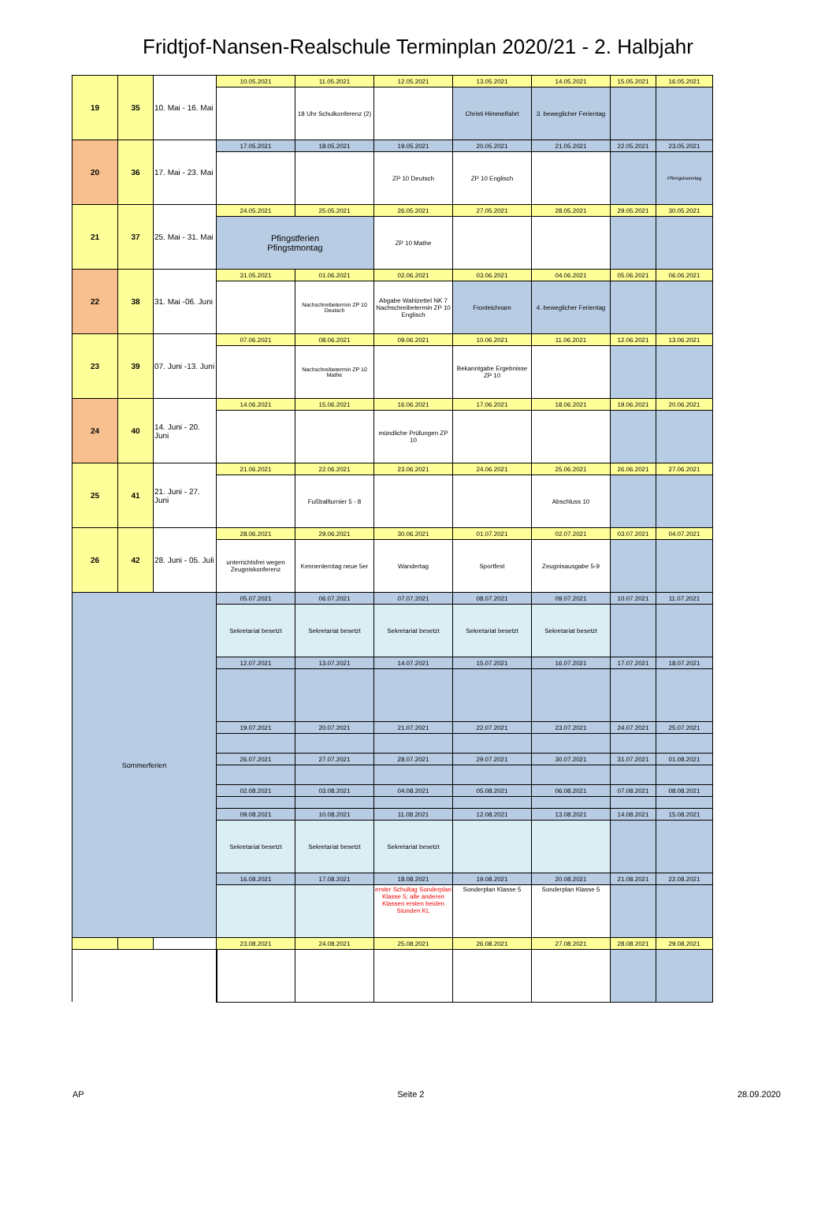Fridtjof-Nansen-Realschule Terminplan 2020/21 - 2. Halbjahr
| 19 | 35 | 10. Mai - 16. Mai | 10.05.2021 | 11.05.2021 | 12.05.2021 | 13.05.2021 | 14.05.2021 | 15.05.2021 | 16.05.2021 |
| | | | | 18 Uhr Schulkonferenz (2) | | Christi Himmelfahrt | 3. beweglicher Ferientag | | |
| 20 | 36 | 17. Mai - 23. Mai | 17.05.2021 | 18.05.2021 | 19.05.2021 | 20.05.2021 | 21.05.2021 | 22.05.2021 | 23.05.2021 |
| | | | | | ZP 10 Deutsch | ZP 10 Englisch | | | Pfinngstsonntag |
| 21 | 37 | 25. Mai - 31. Mai | 24.05.2021 | 25.05.2021 | 26.05.2021 | 27.05.2021 | 28.05.2021 | 29.05.2021 | 30.05.2021 |
| | | | Pfingstferien Pfingstmontag | | ZP 10 Mathe | | | | |
| 22 | 38 | 31. Mai -06. Juni | 31.05.2021 | 01.06.2021 | 02.06.2021 | 03.06.2021 | 04.06.2021 | 05.06.2021 | 06.06.2021 |
| | | | | Nachschreibetermin ZP 10 Deutsch | Abgabe Wahlzettel NK 7 Nachschreibetermin ZP 10 Englisch | Fronleichnam | 4. beweglicher Ferientag | | |
| 23 | 39 | 07. Juni -13. Juni | 07.06.2021 | 08.06.2021 | 09.06.2021 | 10.06.2021 | 11.06.2021 | 12.06.2021 | 13.06.2021 |
| | | | | Nachschreibetermin ZP 10 Mathe | | Bekanntgabe Ergebnisse ZP 10 | | | |
| 24 | 40 | 14. Juni - 20. Juni | 14.06.2021 | 15.06.2021 | 16.06.2021 | 17.06.2021 | 18.06.2021 | 19.06.2021 | 20.06.2021 |
| | | | | | mündliche Prüfungen ZP 10 | | | | |
| 25 | 41 | 21. Juni - 27. Juni | 21.06.2021 | 22.06.2021 | 23.06.2021 | 24.06.2021 | 25.06.2021 | 26.06.2021 | 27.06.2021 |
| | | | | Fußballturnier 5 - 8 | | | Abschluss 10 | | |
| 26 | 42 | 28. Juni - 05. Juli | 28.06.2021 | 29.06.2021 | 30.06.2021 | 01.07.2021 | 02.07.2021 | 03.07.2021 | 04.07.2021 |
| | | | unterrichtsfrei wegen Zeugniskonferenz | Kennenlerntag neue 5er | Wandertag | Sportfest | Zeugnisausgabe 5-9 | | |
| Sommerferien | | | 05.07.2021 | 06.07.2021 | 07.07.2021 | 08.07.2021 | 09.07.2021 | 10.07.2021 | 11.07.2021 |
| | | | Sekretariat besetzt | Sekretariat besetzt | Sekretariat besetzt | Sekretariat besetzt | Sekretariat besetzt | | |
| | | | 12.07.2021 | 13.07.2021 | 14.07.2021 | 15.07.2021 | 16.07.2021 | 17.07.2021 | 18.07.2021 |
| | | | 19.07.2021 | 20.07.2021 | 21.07.2021 | 22.07.2021 | 23.07.2021 | 24.07.2021 | 25.07.2021 |
| | | | 26.07.2021 | 27.07.2021 | 28.07.2021 | 29.07.2021 | 30.07.2021 | 31.07.2021 | 01.08.2021 |
| | | | 02.08.2021 | 03.08.2021 | 04.08.2021 | 05.08.2021 | 06.08.2021 | 07.08.2021 | 08.08.2021 |
| | | | 09.08.2021 | 10.08.2021 | 11.08.2021 | 12.08.2021 | 13.08.2021 | 14.08.2021 | 15.08.2021 |
| | | | Sekretariat besetzt | Sekretariat besetzt | Sekretariat besetzt | | | | |
| | | | 16.08.2021 | 17.08.2021 | 18.08.2021 | 19.08.2021 | 20.08.2021 | 21.08.2021 | 22.08.2021 |
| | | | | | erster Schultag Sonderplan Klasse 5; alle anderen Klassen ersten beiden Stunden KL | Sonderplan Klasse 5 | Sonderplan Klasse 5 | | |
| | | | 23.08.2021 | 24.08.2021 | 25.08.2021 | 26.08.2021 | 27.08.2021 | 28.08.2021 | 29.08.2021 |
AP Seite 2 28.09.2020